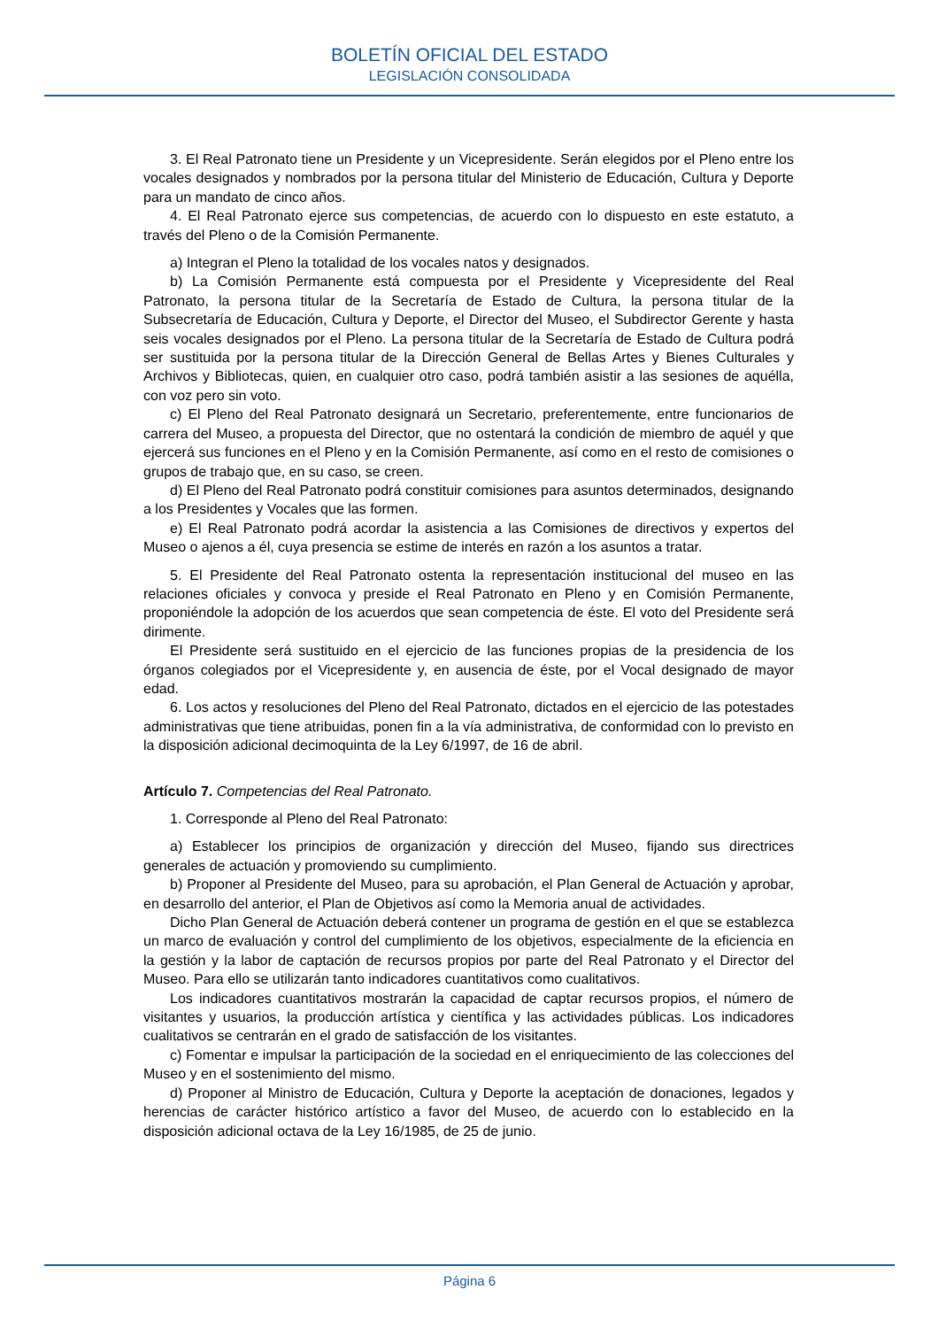BOLETÍN OFICIAL DEL ESTADO
LEGISLACIÓN CONSOLIDADA
3. El Real Patronato tiene un Presidente y un Vicepresidente. Serán elegidos por el Pleno entre los vocales designados y nombrados por la persona titular del Ministerio de Educación, Cultura y Deporte para un mandato de cinco años.
4. El Real Patronato ejerce sus competencias, de acuerdo con lo dispuesto en este estatuto, a través del Pleno o de la Comisión Permanente.
a) Integran el Pleno la totalidad de los vocales natos y designados.
b) La Comisión Permanente está compuesta por el Presidente y Vicepresidente del Real Patronato, la persona titular de la Secretaría de Estado de Cultura, la persona titular de la Subsecretaría de Educación, Cultura y Deporte, el Director del Museo, el Subdirector Gerente y hasta seis vocales designados por el Pleno. La persona titular de la Secretaría de Estado de Cultura podrá ser sustituida por la persona titular de la Dirección General de Bellas Artes y Bienes Culturales y Archivos y Bibliotecas, quien, en cualquier otro caso, podrá también asistir a las sesiones de aquélla, con voz pero sin voto.
c) El Pleno del Real Patronato designará un Secretario, preferentemente, entre funcionarios de carrera del Museo, a propuesta del Director, que no ostentará la condición de miembro de aquél y que ejercerá sus funciones en el Pleno y en la Comisión Permanente, así como en el resto de comisiones o grupos de trabajo que, en su caso, se creen.
d) El Pleno del Real Patronato podrá constituir comisiones para asuntos determinados, designando a los Presidentes y Vocales que las formen.
e) El Real Patronato podrá acordar la asistencia a las Comisiones de directivos y expertos del Museo o ajenos a él, cuya presencia se estime de interés en razón a los asuntos a tratar.
5. El Presidente del Real Patronato ostenta la representación institucional del museo en las relaciones oficiales y convoca y preside el Real Patronato en Pleno y en Comisión Permanente, proponiéndole la adopción de los acuerdos que sean competencia de éste. El voto del Presidente será dirimente.
El Presidente será sustituido en el ejercicio de las funciones propias de la presidencia de los órganos colegiados por el Vicepresidente y, en ausencia de éste, por el Vocal designado de mayor edad.
6. Los actos y resoluciones del Pleno del Real Patronato, dictados en el ejercicio de las potestades administrativas que tiene atribuidas, ponen fin a la vía administrativa, de conformidad con lo previsto en la disposición adicional decimoquinta de la Ley 6/1997, de 16 de abril.
Artículo 7. Competencias del Real Patronato.
1. Corresponde al Pleno del Real Patronato:
a) Establecer los principios de organización y dirección del Museo, fijando sus directrices generales de actuación y promoviendo su cumplimiento.
b) Proponer al Presidente del Museo, para su aprobación, el Plan General de Actuación y aprobar, en desarrollo del anterior, el Plan de Objetivos así como la Memoria anual de actividades.
Dicho Plan General de Actuación deberá contener un programa de gestión en el que se establezca un marco de evaluación y control del cumplimiento de los objetivos, especialmente de la eficiencia en la gestión y la labor de captación de recursos propios por parte del Real Patronato y el Director del Museo. Para ello se utilizarán tanto indicadores cuantitativos como cualitativos.
Los indicadores cuantitativos mostrarán la capacidad de captar recursos propios, el número de visitantes y usuarios, la producción artística y científica y las actividades públicas. Los indicadores cualitativos se centrarán en el grado de satisfacción de los visitantes.
c) Fomentar e impulsar la participación de la sociedad en el enriquecimiento de las colecciones del Museo y en el sostenimiento del mismo.
d) Proponer al Ministro de Educación, Cultura y Deporte la aceptación de donaciones, legados y herencias de carácter histórico artístico a favor del Museo, de acuerdo con lo establecido en la disposición adicional octava de la Ley 16/1985, de 25 de junio.
Página 6